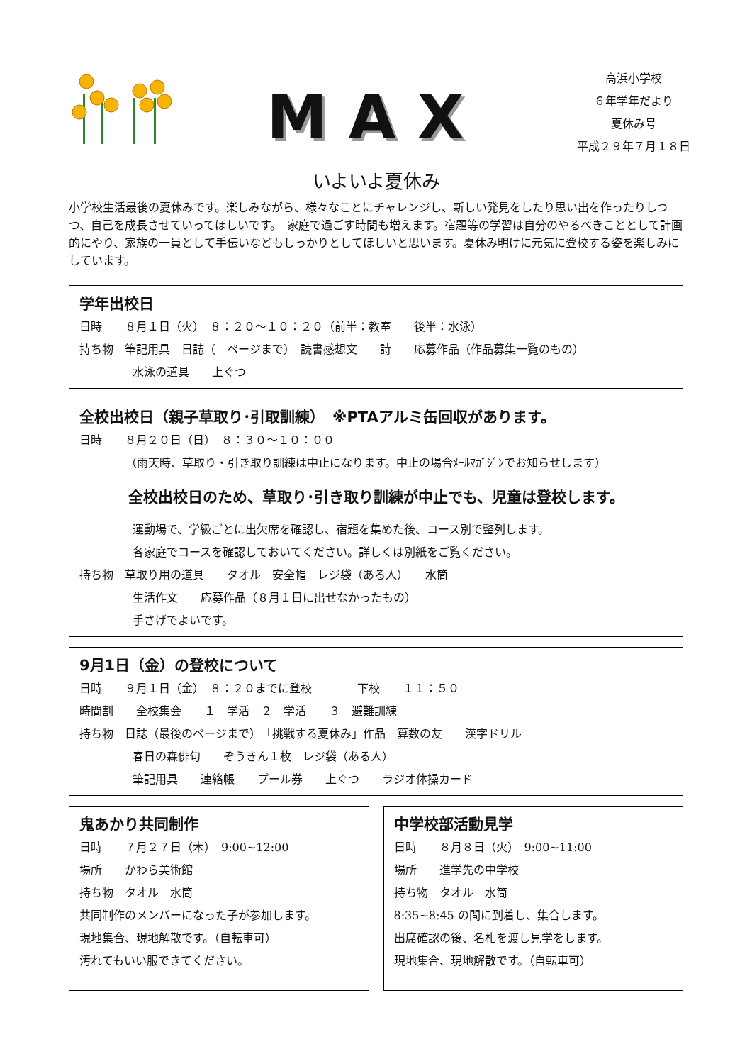MAX
高浜小学校
６年学年だより
夏休み号
平成２９年７月１８日
いよいよ夏休み
小学校生活最後の夏休みです。楽しみながら、様々なことにチャレンジし、新しい発見をしたり思い出を作ったりしつつ、自己を成長させていってほしいです。　家庭で過ごす時間も増えます。宿題等の学習は自分のやるべきこととして計画的にやり、家族の一員として手伝いなどもしっかりとしてほしいと思います。夏休み明けに元気に登校する姿を楽しみにしています。
学年出校日
日時　　８月１日（火）　８：２０～１０：２０（前半：教室　　後半：水泳）
持ち物　筆記用具　日誌（　ページまで）　読書感想文　　詩　　応募作品（作品募集一覧のもの）
水泳の道具　　上ぐつ
全校出校日（親子草取り･引取訓練）　※PTAアルミ缶回収があります。
日時　　８月２０日（日）　８：３０～１０：００
（雨天時、草取り・引き取り訓練は中止になります。中止の場合ﾒｰﾙﾏｶﾞｼﾞﾝでお知らせします）
全校出校日のため、草取り･引き取り訓練が中止でも、児童は登校します。
運動場で、学級ごとに出欠席を確認し、宿題を集めた後、コース別で整列します。
各家庭でコースを確認しておいてください。詳しくは別紙をご覧ください。
持ち物　草取り用の道具　　タオル　安全帽　レジ袋（ある人）　　水筒
生活作文　　応募作品（８月１日に出せなかったもの）
手さげでよいです。
9月1日（金）の登校について
日時　　９月１日（金）　８：２０までに登校　　　　下校　　１１：５０
時間割　　全校集会　　１　学活　２　学活　　３　避難訓練
持ち物　日誌（最後のページまで）　「挑戦する夏休み」作品　算数の友　　漢字ドリル
春日の森俳句　　ぞうきん１枚　レジ袋（ある人）
筆記用具　　連絡帳　　プール券　　上ぐつ　　ラジオ体操カード
鬼あかり共同制作
日時　　７月２７日（木）　9:00~12:00
場所　　かわら美術館
持ち物　タオル　水筒
共同制作のメンバーになった子が参加します。
現地集合、現地解散です。（自転車可）
汚れてもいい服できてください。
中学校部活動見学
日時　　８月８日（火）　9:00~11:00
場所　　進学先の中学校
持ち物　タオル　水筒
8:35~8:45 の間に到着し、集合します。
出席確認の後、名札を渡し見学をします。
現地集合、現地解散です。（自転車可）